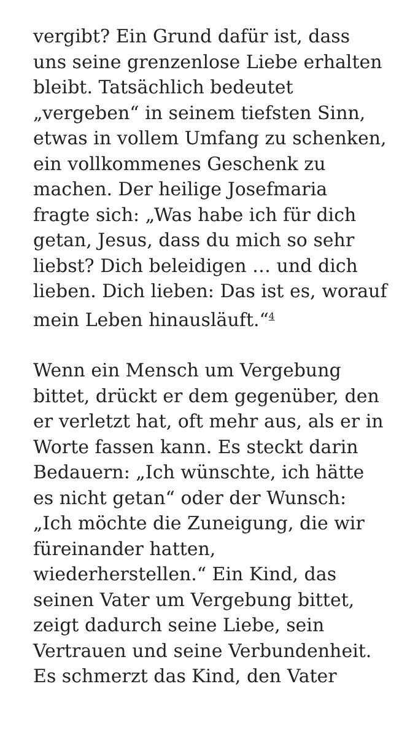vergibt? Ein Grund dafür ist, dass uns seine grenzenlose Liebe erhalten bleibt. Tatsächlich bedeutet „vergeben“ in seinem tiefsten Sinn, etwas in vollem Umfang zu schenken, ein vollkommenes Geschenk zu machen. Der heilige Josefmaria fragte sich: „Was habe ich für dich getan, Jesus, dass du mich so sehr liebst? Dich beleidigen … und dich lieben. Dich lieben: Das ist es, worauf mein Leben hinausläuft.“<sup>4</sup>
Wenn ein Mensch um Vergebung bittet, drückt er dem gegenüber, den er verletzt hat, oft mehr aus, als er in Worte fassen kann. Es steckt darin Bedauern: „Ich wünschte, ich hätte es nicht getan“ oder der Wunsch: „Ich möchte die Zuneigung, die wir füreinander hatten, wiederherstellen.“ Ein Kind, das seinen Vater um Vergebung bittet, zeigt dadurch seine Liebe, sein Vertrauen und seine Verbundenheit. Es schmerzt das Kind, den Vater